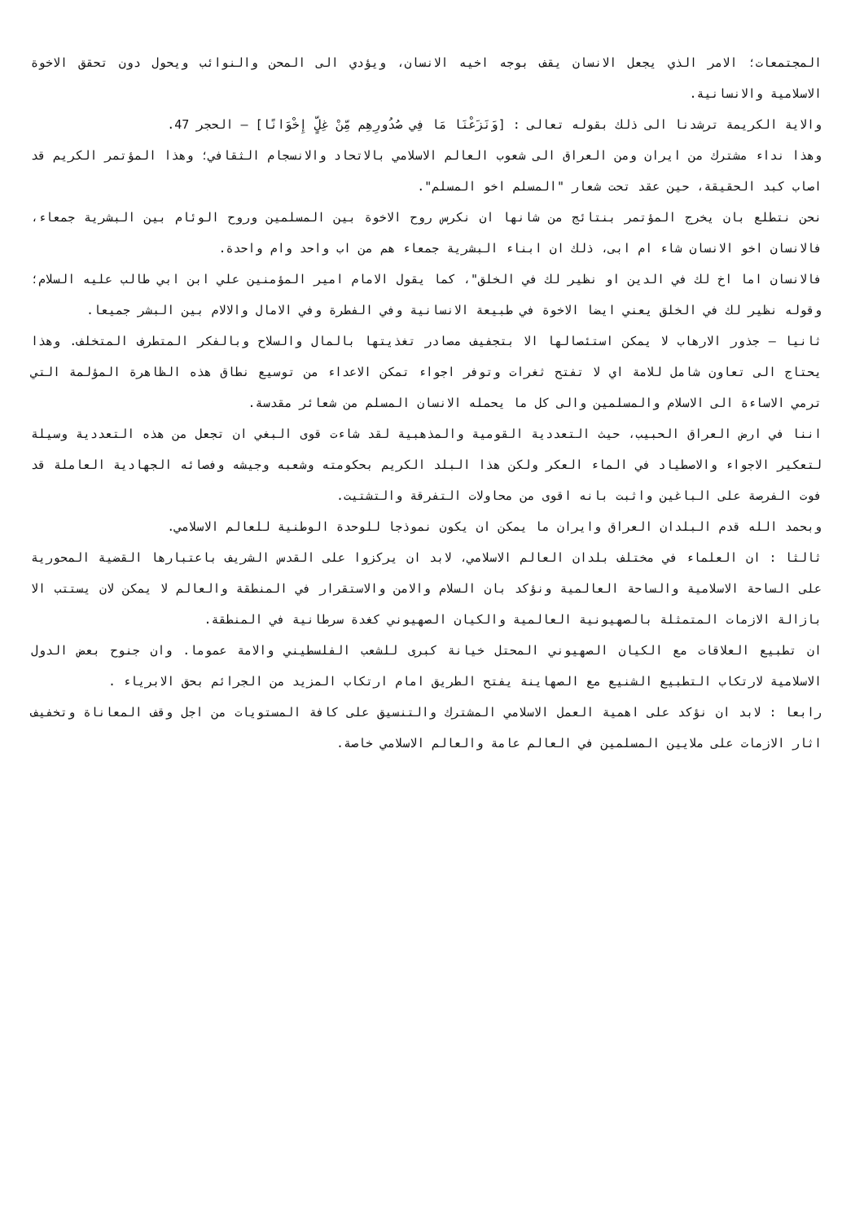المجتمعات؛ الامر الذي يجعل الانسان يقف بوجه اخيه الانسان، ويؤدي الى المحن والنوائب ويحول دون تحقق الاخوة الاسلامية والانسانية.
والاية الكريمة ترشدنا الى ذلك بقوله تعالى : [وَنَزَعْنَا مَا فِي صُدُورِهِم مِّنْ غِلٍّ إِخْوَانًا] – الحجر 47.
وهذا نداء مشترك من ايران ومن العراق الى شعوب العالم الاسلامي بالاتحاد والانسجام الثقافي؛ وهذا المؤتمر الكريم قد اصاب كبد الحقيقة، حين عقد تحت شعار "المسلم اخو المسلم".
نحن نتطلع بان يخرج المؤتمر بنتائج من شانها ان نكرس روح الاخوة بين المسلمين وروح الوئام بين البشرية جمعاء، فالانسان اخو الانسان شاء ام ابى، ذلك ان ابناء البشرية جمعاء هم من اب واحد وام واحدة.
فالانسان اما اخ لك في الدين او نظير لك في الخلق"، كما يقول الامام امير المؤمنين علي ابن ابي طالب عليه السلام؛ وقوله نظير لك في الخلق يعني ايضا الاخوة في طبيعة الانسانية وفي الفطرة وفي الامال والالام بين البشر جميعا.
ثانيا – جذور الارهاب لا يمكن استئصالها الا بتجفيف مصادر تغذيتها بالمال والسلاح وبالفكر المتطرف المتخلف. وهذا يحتاج الى تعاون شامل للامة اي لا تفتح ثغرات وتوفر اجواء تمكن الاعداء من توسيع نطاق هذه الظاهرة المؤلمة التي ترمي الاساءة الى الاسلام والمسلمين والى كل ما يحمله الانسان المسلم من شعائر مقدسة.
اننا في ارض العراق الحبيب، حيث التعددية القومية والمذهبية لقد شاءت قوى البغي ان تجعل من هذه التعددية وسيلة لتعكير الاجواء والاصطياد في الماء العكر ولكن هذا البلد الكريم بحكومته وشعبه وجيشه وفصائه الجهادية العاملة قد فوت الفرصة على الباغين واثبت بانه اقوى من محاولات التفرقة والتشتيت.
وبحمد الله قدم البلدان العراق وايران ما يمكن ان يكون نموذجا للوحدة الوطنية للعالم الاسلامي.
ثالثا : ان العلماء في مختلف بلدان العالم الاسلامي، لابد ان يركزوا على القدس الشريف باعتبارها القضية المحورية على الساحة الاسلامية والساحة العالمية ونؤكد بان السلام والامن والاستقرار في المنطقة والعالم لا يمكن لان يستتب الا بازالة الازمات المتمثلة بالصهيونية العالمية والكيان الصهيوني كغدة سرطانية في المنطقة.
ان تطبيع العلاقات مع الكيان الصهيوني المحتل خيانة كبرى للشعب الفلسطيني والامة عموما. وان جنوح بعض الدول الاسلامية لارتكاب التطبيع الشنيع مع الصهاينة يفتح الطريق امام ارتكاب المزيد من الجرائم بحق الابرياء .
رابعا : لابد ان نؤكد على اهمية العمل الاسلامي المشترك والتنسيق على كافة المستويات من اجل وقف المعاناة وتخفيف اثار الازمات على ملايين المسلمين في العالم عامة والعالم الاسلامي خاصة.